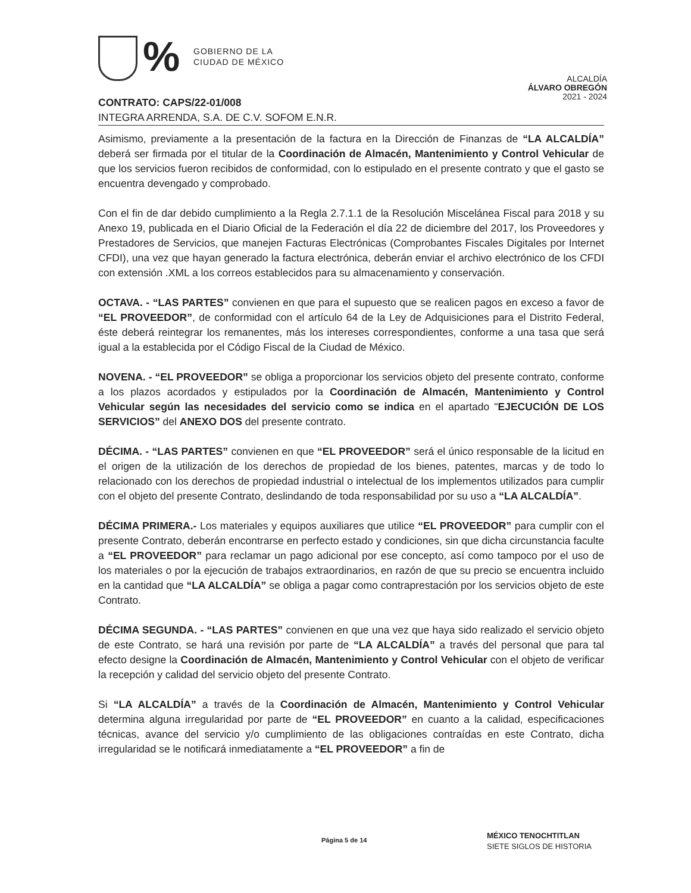%
GOBIERNO DE LA
CIUDAD DE MÉXICO
ALCALDÍA
ÁLVARO OBREGÓN
2021 - 2024
CONTRATO: CAPS/22-01/008
INTEGRA ARRENDA, S.A. DE C.V. SOFOM E.N.R.
Asimismo, previamente a la presentación de la factura en la Dirección de Finanzas de “LA ALCALDÍA” deberá ser firmada por el titular de la Coordinación de Almacén, Mantenimiento y Control Vehicular de que los servicios fueron recibidos de conformidad, con lo estipulado en el presente contrato y que el gasto se encuentra devengado y comprobado.
Con el fin de dar debido cumplimiento a la Regla 2.7.1.1 de la Resolución Miscelánea Fiscal para 2018 y su Anexo 19, publicada en el Diario Oficial de la Federación el día 22 de diciembre del 2017, los Proveedores y Prestadores de Servicios, que manejen Facturas Electrónicas (Comprobantes Fiscales Digitales por Internet CFDI), una vez que hayan generado la factura electrónica, deberán enviar el archivo electrónico de los CFDI con extensión .XML a los correos establecidos para su almacenamiento y conservación.
OCTAVA. - “LAS PARTES” convienen en que para el supuesto que se realicen pagos en exceso a favor de “EL PROVEEDOR”, de conformidad con el artículo 64 de la Ley de Adquisiciones para el Distrito Federal, éste deberá reintegrar los remanentes, más los intereses correspondientes, conforme a una tasa que será igual a la establecida por el Código Fiscal de la Ciudad de México.
NOVENA. - “EL PROVEEDOR” se obliga a proporcionar los servicios objeto del presente contrato, conforme a los plazos acordados y estipulados por la Coordinación de Almacén, Mantenimiento y Control Vehicular según las necesidades del servicio como se indica en el apartado "EJECUCIÓN DE LOS SERVICIOS” del ANEXO DOS del presente contrato.
DÉCIMA. - “LAS PARTES” convienen en que “EL PROVEEDOR” será el único responsable de la licitud en el origen de la utilización de los derechos de propiedad de los bienes, patentes, marcas y de todo lo relacionado con los derechos de propiedad industrial o intelectual de los implementos utilizados para cumplir con el objeto del presente Contrato, deslindando de toda responsabilidad por su uso a “LA ALCALDÍA”.
DÉCIMA PRIMERA.- Los materiales y equipos auxiliares que utilice “EL PROVEEDOR” para cumplir con el presente Contrato, deberán encontrarse en perfecto estado y condiciones, sin que dicha circunstancia faculte a “EL PROVEEDOR” para reclamar un pago adicional por ese concepto, así como tampoco por el uso de los materiales o por la ejecución de trabajos extraordinarios, en razón de que su precio se encuentra incluido en la cantidad que “LA ALCALDÍA” se obliga a pagar como contraprestación por los servicios objeto de este Contrato.
DÉCIMA SEGUNDA. - “LAS PARTES” convienen en que una vez que haya sido realizado el servicio objeto de este Contrato, se hará una revisión por parte de “LA ALCALDÍA” a través del personal que para tal efecto designe la Coordinación de Almacén, Mantenimiento y Control Vehicular con el objeto de verificar la recepción y calidad del servicio objeto del presente Contrato.
Si “LA ALCALDÍA” a través de la Coordinación de Almacén, Mantenimiento y Control Vehicular determina alguna irregularidad por parte de “EL PROVEEDOR” en cuanto a la calidad, especificaciones técnicas, avance del servicio y/o cumplimiento de las obligaciones contraídas en este Contrato, dicha irregularidad se le notificará inmediatamente a “EL PROVEEDOR” a fin de
Página 5 de 14
MÉXICO TENOCHTITLAN
SIETE SIGLOS DE HISTORIA